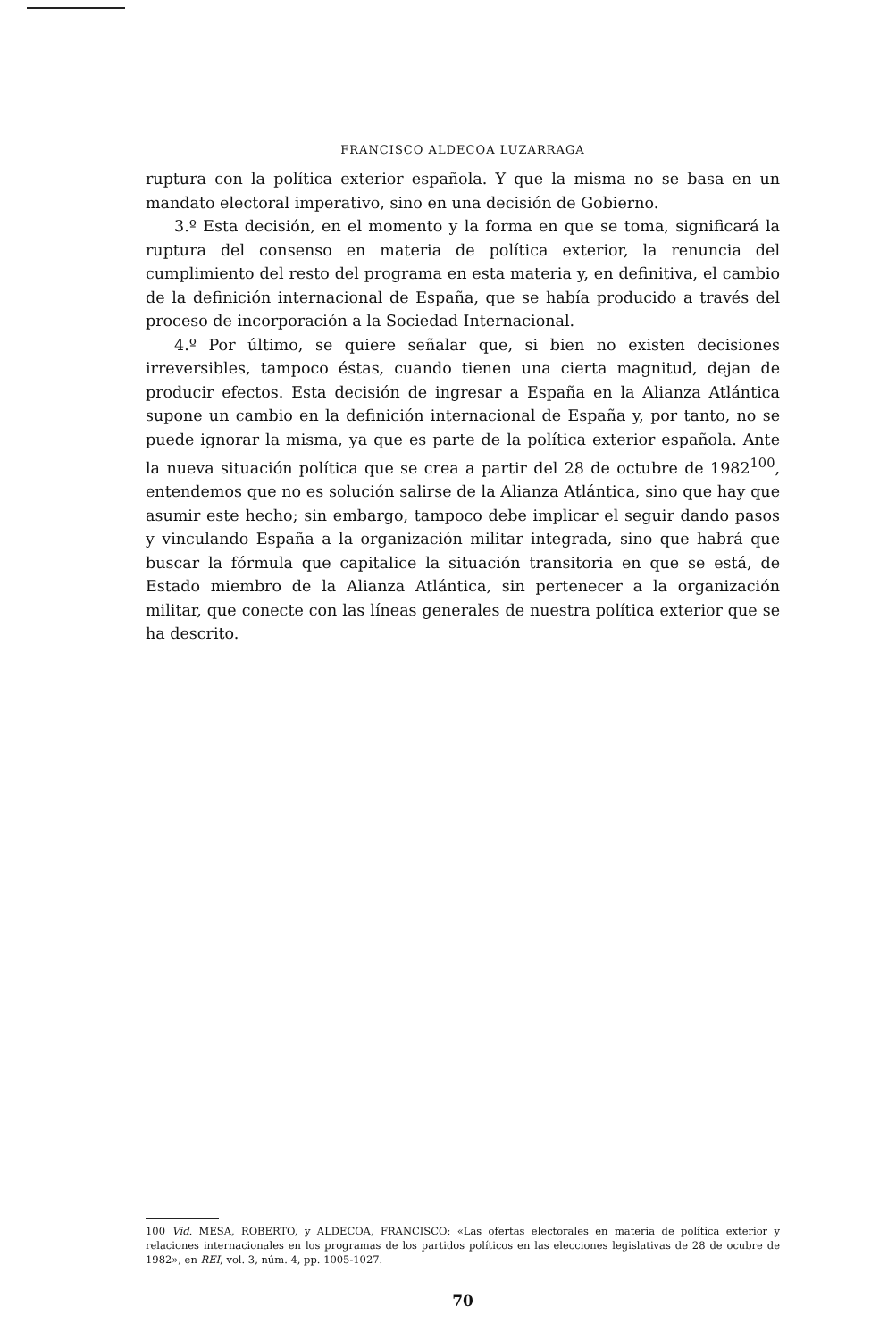FRANCISCO ALDECOA LUZARRAGA
ruptura con la política exterior española. Y que la misma no se basa en un mandato electoral imperativo, sino en una decisión de Gobierno.
3.º Esta decisión, en el momento y la forma en que se toma, significará la ruptura del consenso en materia de política exterior, la renuncia del cumplimiento del resto del programa en esta materia y, en definitiva, el cambio de la definición internacional de España, que se había producido a través del proceso de incorporación a la Sociedad Internacional.
4.º Por último, se quiere señalar que, si bien no existen decisiones irreversibles, tampoco éstas, cuando tienen una cierta magnitud, dejan de producir efectos. Esta decisión de ingresar a España en la Alianza Atlántica supone un cambio en la definición internacional de España y, por tanto, no se puede ignorar la misma, ya que es parte de la política exterior española. Ante la nueva situación política que se crea a partir del 28 de octubre de 1982<sup>100</sup>, entendemos que no es solución salirse de la Alianza Atlántica, sino que hay que asumir este hecho; sin embargo, tampoco debe implicar el seguir dando pasos y vinculando España a la organización militar integrada, sino que habrá que buscar la fórmula que capitalice la situación transitoria en que se está, de Estado miembro de la Alianza Atlántica, sin pertenecer a la organización militar, que conecte con las líneas generales de nuestra política exterior que se ha descrito.
100 Vid. MESA, ROBERTO, y ALDECOA, FRANCISCO: «Las ofertas electorales en materia de política exterior y relaciones internacionales en los programas de los partidos políticos en las elecciones legislativas de 28 de ocubre de 1982», en REI, vol. 3, núm. 4, pp. 1005-1027.
70